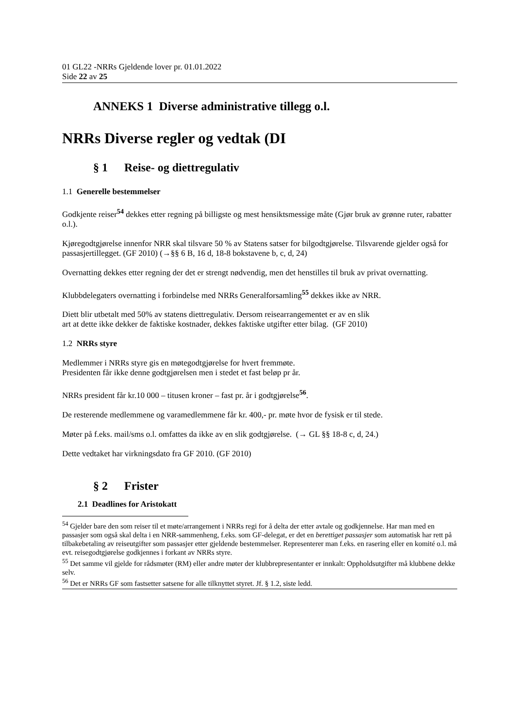01 GL22 -NRRs Gjeldende lover pr. 01.01.2022
Side 22 av 25
ANNEKS 1 Diverse administrative tillegg o.l.
NRRs Diverse regler og vedtak (DI
§ 1 Reise- og diettregulativ
1.1 Generelle bestemmelser
Godkjente reiser<sup>54</sup> dekkes etter regning på billigste og mest hensiktsmessige måte (Gjør bruk av grønne ruter, rabatter o.l.).
Kjøregodtgjørelse innenfor NRR skal tilsvare 50 % av Statens satser for bilgodtgjørelse. Tilsvarende gjelder også for passasjertillegget. (GF 2010) (→§§ 6 B, 16 d, 18-8 bokstavene b, c, d, 24)
Overnatting dekkes etter regning der det er strengt nødvendig, men det henstilles til bruk av privat overnatting.
Klubbdelegaters overnatting i forbindelse med NRRs Generalforsamling<sup>55</sup> dekkes ikke av NRR.
Diett blir utbetalt med 50% av statens diettregulativ. Dersom reisearrangementet er av en slik
art at dette ikke dekker de faktiske kostnader, dekkes faktiske utgifter etter bilag. (GF 2010)
1.2 NRRs styre
Medlemmer i NRRs styre gis en møtegodtgjørelse for hvert fremmøte.
Presidenten får ikke denne godtgjørelsen men i stedet et fast beløp pr år.
NRRs president får kr.10 000 – titusen kroner – fast pr. år i godtgjørelse<sup>56</sup>.
De resterende medlemmene og varamedlemmene får kr. 400,- pr. møte hvor de fysisk er til stede.
Møter på f.eks. mail/sms o.l. omfattes da ikke av en slik godtgjørelse. (→ GL §§ 18-8 c, d, 24.)
Dette vedtaket har virkningsdato fra GF 2010. (GF 2010)
§ 2 Frister
2.1 Deadlines for Aristokatt
<sup>54</sup> Gjelder bare den som reiser til et møte/arrangement i NRRs regi for å delta der etter avtale og godkjennelse. Har man med en passasjer som også skal delta i en NRR-sammenheng, f.eks. som GF-delegat, er det en berettiget passasjer som automatisk har rett på tilbakebetaling av reiseutgifter som passasjer etter gjeldende bestemmelser. Representerer man f.eks. en rasering eller en komité o.l. må evt. reisegodtgjørelse godkjennes i forkant av NRRs styre.
<sup>55</sup> Det samme vil gjelde for rådsmøter (RM) eller andre møter der klubbrepresentanter er innkalt: Oppholdsutgifter må klubbene dekke selv.
<sup>56</sup> Det er NRRs GF som fastsetter satsene for alle tilknyttet styret. Jf. § 1.2, siste ledd.